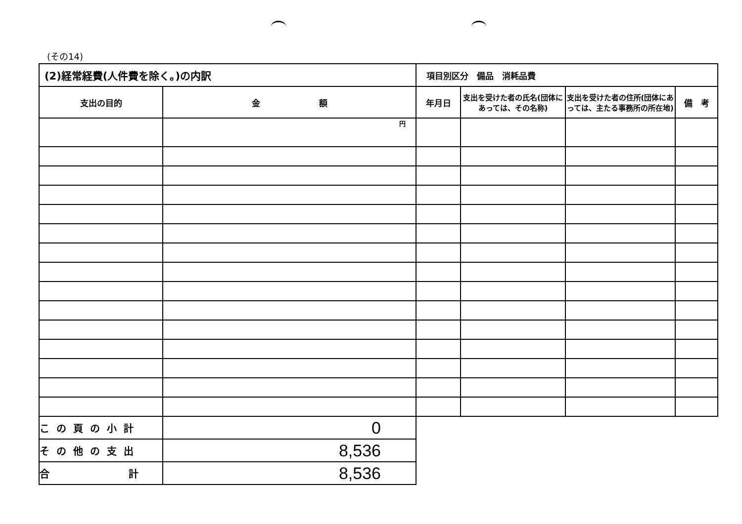(その14)
| (2)経常経費(人件費を除く。)の内訳 | | 項目別区分 備品 消耗品費 | | | |
| 支出の目的 | 金 額 | 年月日 | 支出を受けた者の氏名(団体にあっては、その名称) | 支出を受けた者の住所(団体にあっては、主たる事務所の所在地) | 備 考 |
| | 円 | | | | |
| この頁の小計 | 0 | | | | |
| その他の支出 | 8,536 | | | | |
| 合 計 | 8,536 | | | | |